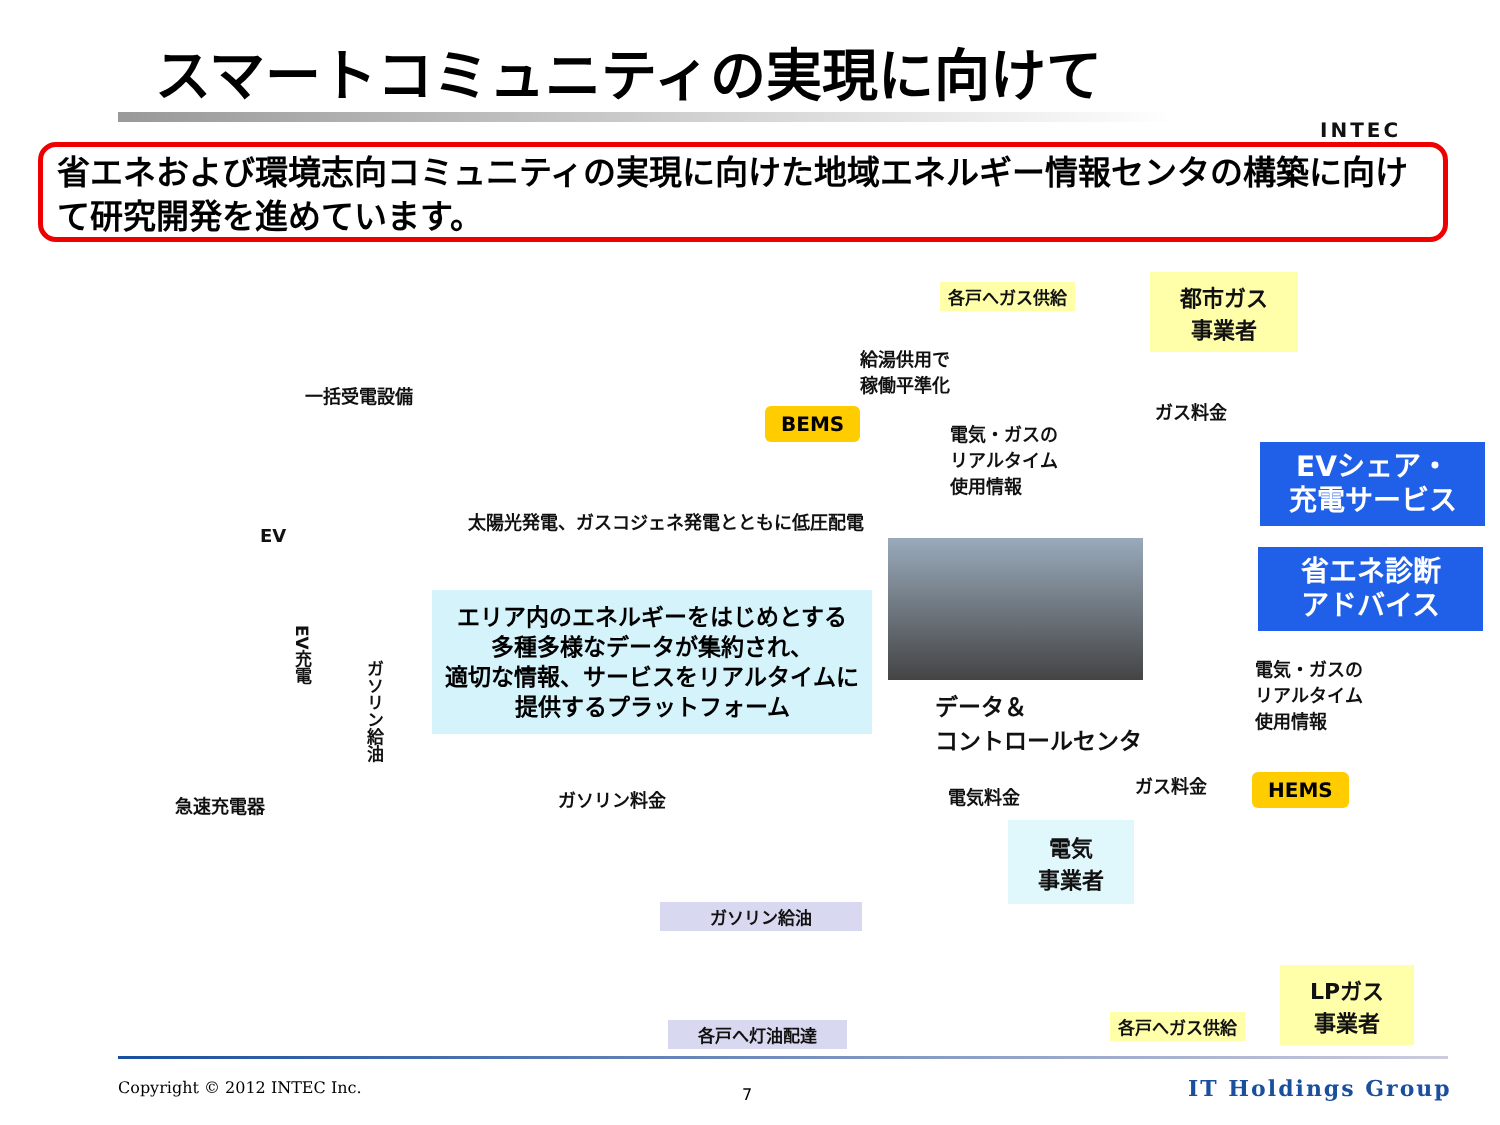スマートコミュニティの実現に向けて
INTEC
省エネおよび環境志向コミュニティの実現に向けた地域エネルギー情報センタの構築に向けて研究開発を進めています。
各戸へガス供給
都市ガス
事業者
給湯供用で
稼働平準化
一括受電設備
BEMS
電気・ガスの
リアルタイム
使用情報
ガス料金
EVシェア・
充電サービス
省エネ診断
アドバイス
EV
太陽光発電、ガスコジェネ発電とともに低圧配電
エリア内のエネルギーをはじめとする
多種多様なデータが集約され、
適切な情報、サービスをリアルタイムに
提供するプラットフォーム
EV充電
ガソリン給油
電気・ガスの
リアルタイム
使用情報
データ＆
コントロールセンタ
ガソリン料金 電気料金
ガス料金 HEMS
急速充電器
電気
事業者
ガソリン給油
LPガス
事業者
各戸へガス供給
各戸へ灯油配達
Copyright © 2012 INTEC Inc. 7 IT Holdings Group